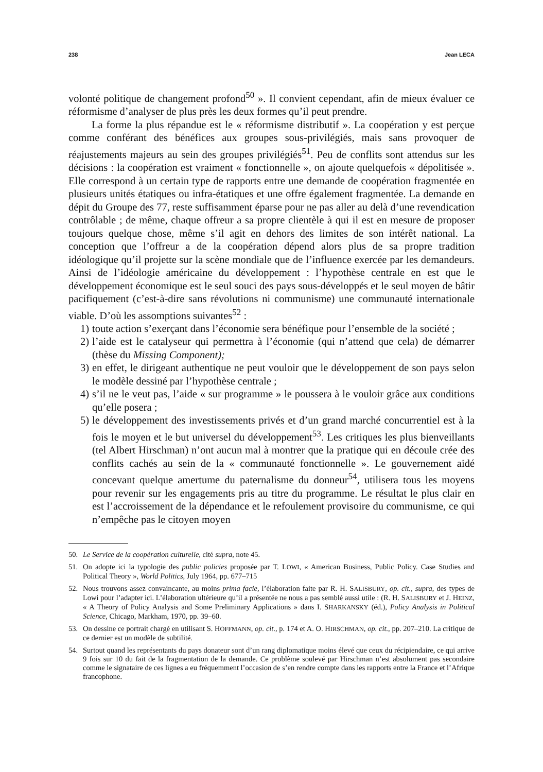238 Jean LECA
volonté politique de changement profond<sup>50</sup> ». Il convient cependant, afin de mieux évaluer ce réformisme d’analyser de plus près les deux formes qu’il peut prendre.
La forme la plus répandue est le « réformisme distributif ». La coopération y est perçue comme conférant des bénéfices aux groupes sous-privilégiés, mais sans provoquer de réajustements majeurs au sein des groupes privilégiés<sup>51</sup>. Peu de conflits sont attendus sur les décisions : la coopération est vraiment « fonctionnelle », on ajoute quelquefois « dépolitisée ». Elle correspond à un certain type de rapports entre une demande de coopération fragmentée en plusieurs unités étatiques ou infra-étatiques et une offre également fragmentée. La demande en dépit du Groupe des 77, reste suffisamment éparse pour ne pas aller au delà d’une revendication contrôlable ; de même, chaque offreur a sa propre clientèle à qui il est en mesure de proposer toujours quelque chose, même s’il agit en dehors des limites de son intérêt national. La conception que l’offreur a de la coopération dépend alors plus de sa propre tradition idéologique qu’il projette sur la scène mondiale que de l’influence exercée par les demandeurs. Ainsi de l’idéologie américaine du développement : l’hypothèse centrale en est que le développement économique est le seul souci des pays sous-développés et le seul moyen de bâtir pacifiquement (c’est-à-dire sans révolutions ni communisme) une communauté internationale viable. D’où les assomptions suivantes<sup>52</sup> :
1) toute action s’exerçant dans l’économie sera bénéfique pour l’ensemble de la société ;
2) l’aide est le catalyseur qui permettra à l’économie (qui n’attend que cela) de démarrer (thèse du Missing Component);
3) en effet, le dirigeant authentique ne peut vouloir que le développement de son pays selon le modèle dessiné par l’hypothèse centrale ;
4) s’il ne le veut pas, l’aide « sur programme » le poussera à le vouloir grâce aux conditions qu’elle posera ;
5) le développement des investissements privés et d’un grand marché concurrentiel est à la fois le moyen et le but universel du développement<sup>53</sup>. Les critiques les plus bienveillants (tel Albert Hirschman) n’ont aucun mal à montrer que la pratique qui en découle crée des conflits cachés au sein de la « communauté fonctionnelle ». Le gouvernement aidé concevant quelque amertume du paternalisme du donneur<sup>54</sup>, utilisera tous les moyens pour revenir sur les engagements pris au titre du programme. Le résultat le plus clair en est l’accroissement de la dépendance et le refoulement provisoire du communisme, ce qui n’empêche pas le citoyen moyen
50. Le Service de la coopération culturelle, cité supra, note 45.
51. On adopte ici la typologie des public policies proposée par T. LOWI, « American Business, Public Policy. Case Studies and Political Theory », World Politics, July 1964, pp. 677–715
52. Nous trouvons assez convaincante, au moins prima facie, l’élaboration faite par R. H. SALISBURY, op. cit., supra, des types de Lowi pour l’adapter ici. L’élaboration ultérieure qu’il a présentée ne nous a pas semblé aussi utile : (R. H. SALISBURY et J. HEINZ, « A Theory of Policy Analysis and Some Preliminary Applications » dans I. SHARKANSKY (éd.), Policy Analysis in Political Science, Chicago, Markham, 1970, pp. 39–60.
53. On dessine ce portrait chargé en utilisant S. HOFFMANN, op. cit., p. 174 et A. O. HIRSCHMAN, op. cit., pp. 207–210. La critique de ce dernier est un modèle de subtilité.
54. Surtout quand les représentants du pays donateur sont d’un rang diplomatique moins élevé que ceux du récipiendaire, ce qui arrive 9 fois sur 10 du fait de la fragmentation de la demande. Ce problème soulevé par Hirschman n’est absolument pas secondaire comme le signataire de ces lignes a eu fréquemment l’occasion de s’en rendre compte dans les rapports entre la France et l’Afrique francophone.